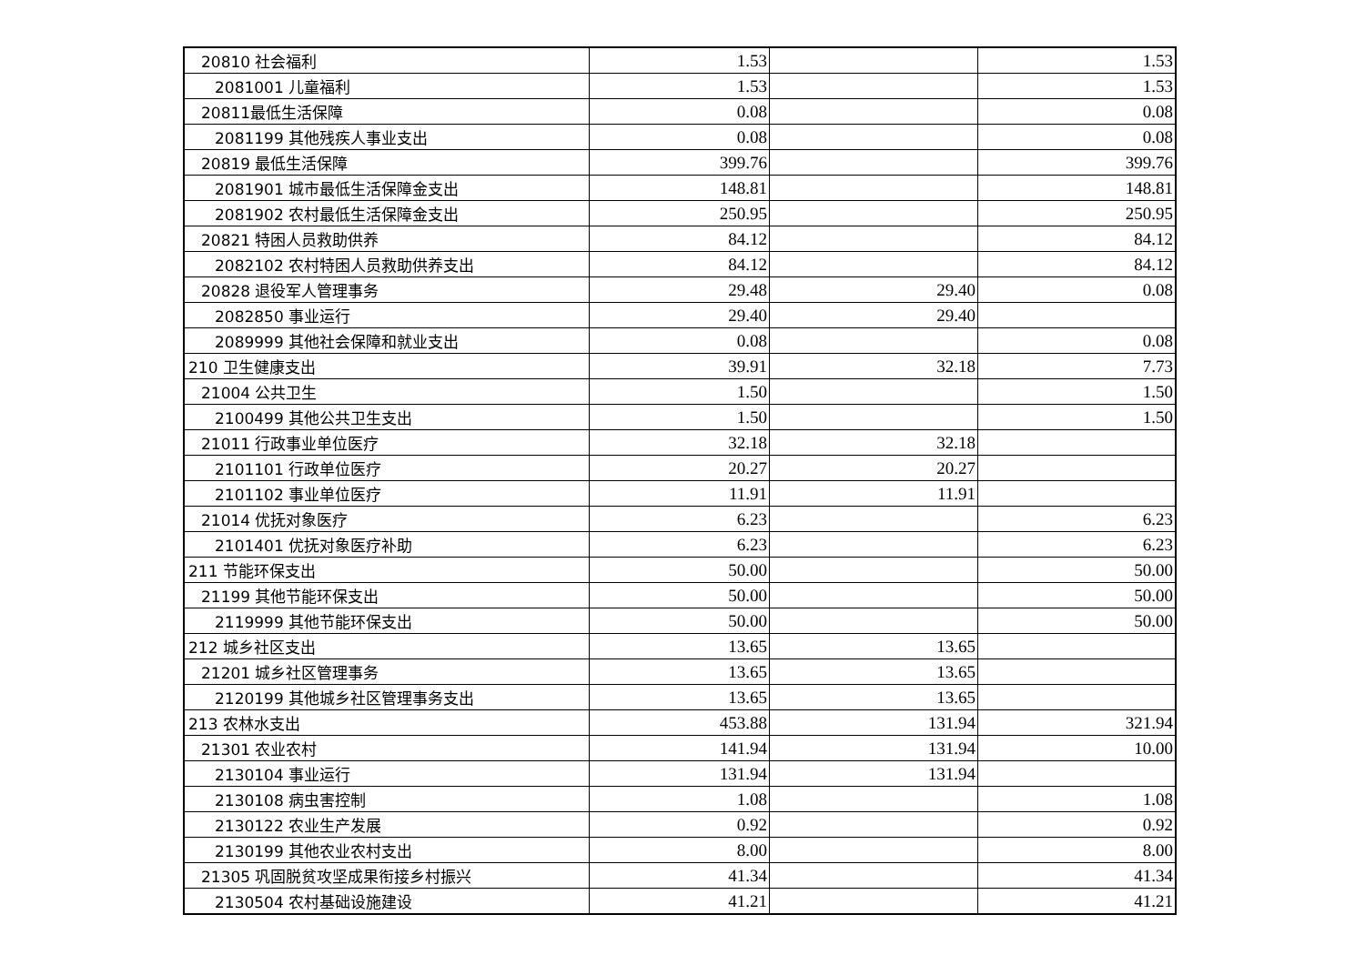| 20810 社会福利 | 1.53 | | 1.53 |
| 2081001 儿童福利 | 1.53 | | 1.53 |
| 20811最低生活保障 | 0.08 | | 0.08 |
| 2081199 其他残疾人事业支出 | 0.08 | | 0.08 |
| 20819 最低生活保障 | 399.76 | | 399.76 |
| 2081901 城市最低生活保障金支出 | 148.81 | | 148.81 |
| 2081902 农村最低生活保障金支出 | 250.95 | | 250.95 |
| 20821 特困人员救助供养 | 84.12 | | 84.12 |
| 2082102 农村特困人员救助供养支出 | 84.12 | | 84.12 |
| 20828 退役军人管理事务 | 29.48 | 29.40 | 0.08 |
| 2082850 事业运行 | 29.40 | 29.40 | |
| 2089999 其他社会保障和就业支出 | 0.08 | | 0.08 |
| 210 卫生健康支出 | 39.91 | 32.18 | 7.73 |
| 21004 公共卫生 | 1.50 | | 1.50 |
| 2100499 其他公共卫生支出 | 1.50 | | 1.50 |
| 21011 行政事业单位医疗 | 32.18 | 32.18 | |
| 2101101 行政单位医疗 | 20.27 | 20.27 | |
| 2101102 事业单位医疗 | 11.91 | 11.91 | |
| 21014 优抚对象医疗 | 6.23 | | 6.23 |
| 2101401 优抚对象医疗补助 | 6.23 | | 6.23 |
| 211 节能环保支出 | 50.00 | | 50.00 |
| 21199 其他节能环保支出 | 50.00 | | 50.00 |
| 2119999 其他节能环保支出 | 50.00 | | 50.00 |
| 212 城乡社区支出 | 13.65 | 13.65 | |
| 21201 城乡社区管理事务 | 13.65 | 13.65 | |
| 2120199 其他城乡社区管理事务支出 | 13.65 | 13.65 | |
| 213 农林水支出 | 453.88 | 131.94 | 321.94 |
| 21301 农业农村 | 141.94 | 131.94 | 10.00 |
| 2130104 事业运行 | 131.94 | 131.94 | |
| 2130108 病虫害控制 | 1.08 | | 1.08 |
| 2130122 农业生产发展 | 0.92 | | 0.92 |
| 2130199 其他农业农村支出 | 8.00 | | 8.00 |
| 21305 巩固脱贫攻坚成果衔接乡村振兴 | 41.34 | | 41.34 |
| 2130504 农村基础设施建设 | 41.21 | | 41.21 |